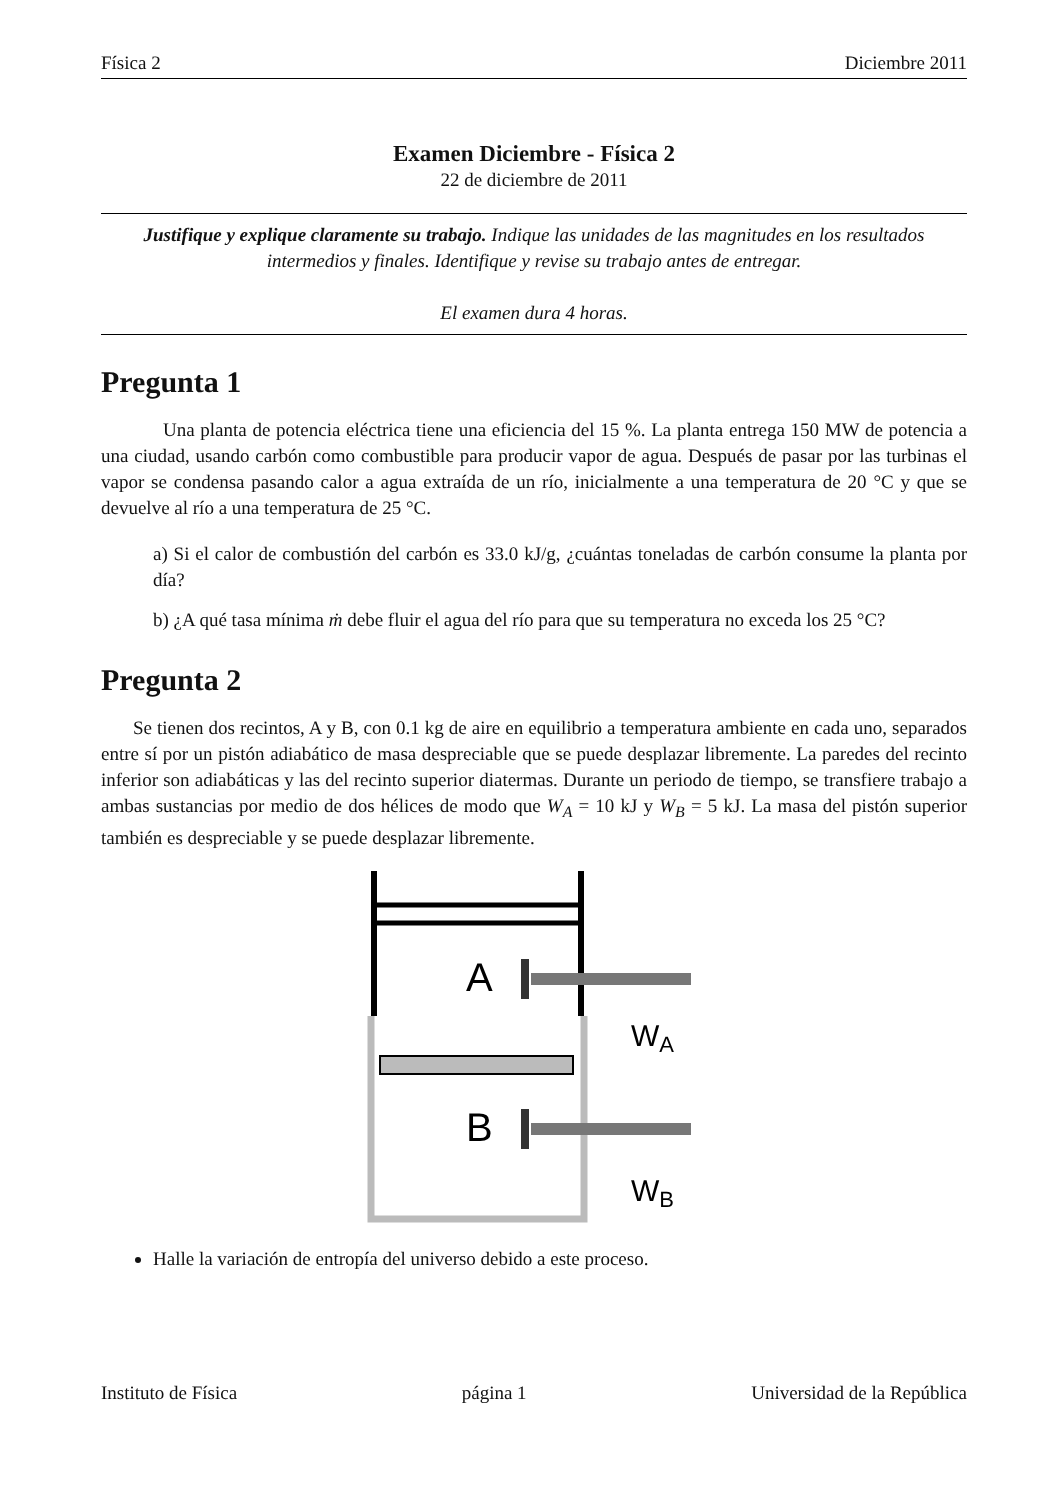Física 2 Diciembre 2011
Examen Diciembre - Física 2
22 de diciembre de 2011
Justifique y explique claramente su trabajo. Indique las unidades de las magnitudes en los resultados intermedios y finales. Identifique y revise su trabajo antes de entregar.
El examen dura 4 horas.
Pregunta 1
Una planta de potencia eléctrica tiene una eficiencia del 15 %. La planta entrega 150 MW de potencia a una ciudad, usando carbón como combustible para producir vapor de agua. Después de pasar por las turbinas el vapor se condensa pasando calor a agua extraída de un río, inicialmente a una temperatura de 20 °C y que se devuelve al río a una temperatura de 25 °C.
a) Si el calor de combustión del carbón es 33.0 kJ/g, ¿cuántas toneladas de carbón consume la planta por día?
b) ¿A qué tasa mínima ṁ debe fluir el agua del río para que su temperatura no exceda los 25 °C?
Pregunta 2
Se tienen dos recintos, A y B, con 0.1 kg de aire en equilibrio a temperatura ambiente en cada uno, separados entre sí por un pistón adiabático de masa despreciable que se puede desplazar libremente. La paredes del recinto inferior son adiabáticas y las del recinto superior diatermas. Durante un periodo de tiempo, se transfiere trabajo a ambas sustancias por medio de dos hélices de modo que W<sub>A</sub> = 10 kJ y W<sub>B</sub> = 5 kJ. La masa del pistón superior también es despreciable y se puede desplazar libremente.
A
B
WA
WB
Halle la variación de entropía del universo debido a este proceso.
Instituto de Física página 1 Universidad de la República